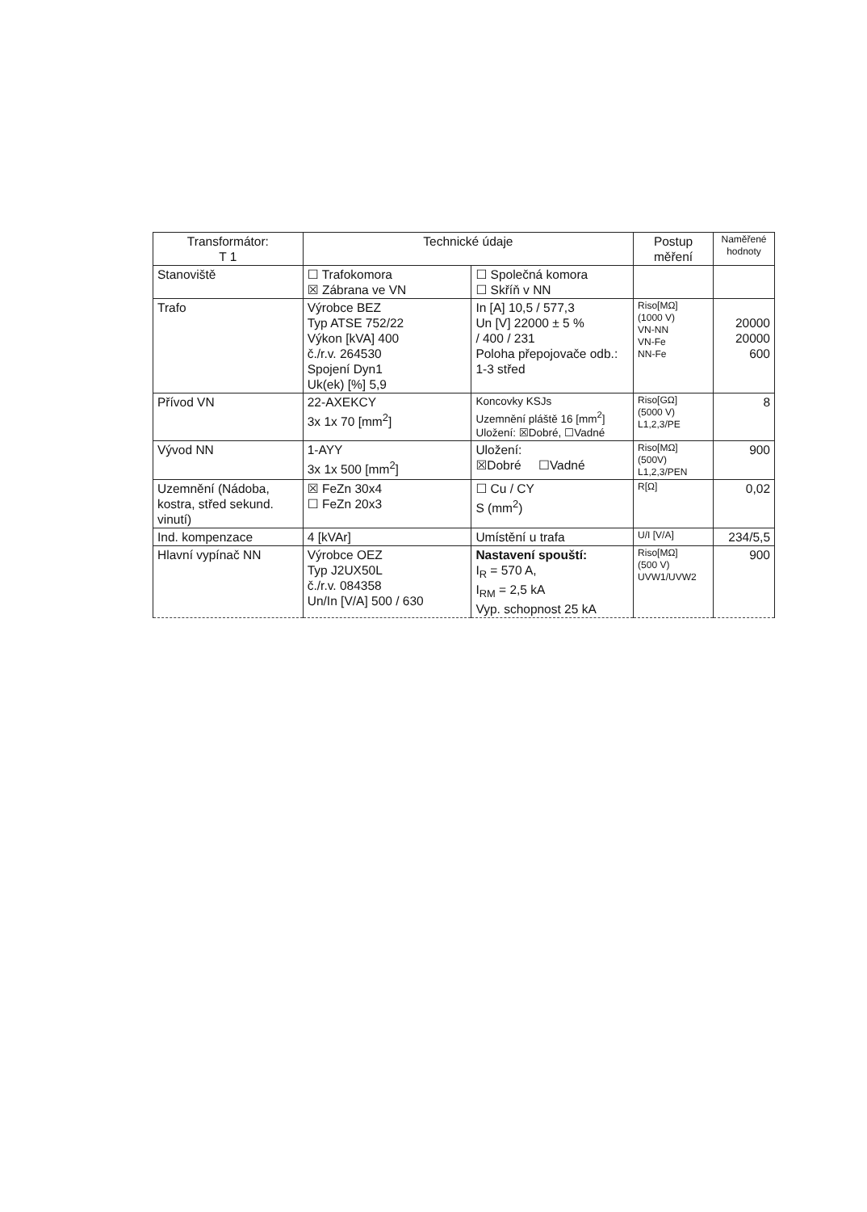| Transformátor: T 1 | Technické údaje | | Postup měření | Naměřené hodnoty |
| --- | --- | --- | --- | --- |
| Stanoviště | ☐ Trafokomora ☒ Zábrana ve VN | ☐ Společná komora ☐ Skříň v NN | | |
| Trafo | Výrobce BEZ Typ ATSE 752/22 Výkon [kVA] 400 č./r.v. 264530 Spojení Dyn1 Uk(ek) [%] 5,9 | In [A] 10,5 / 577,3 Un [V] 22000 ± 5 % / 400 / 231 Poloha přepojovače odb.: 1-3 střed | Riso[MΩ] (1000 V) VN-NN VN-Fe NN-Fe | 20000 20000 600 |
| Přívod VN | 22-AXEKCY 3x 1x 70 [mm<sup>2</sup>] | Koncovky KSJs Uzemnění pláště 16 [mm<sup>2</sup>] Uložení: ☒Dobré, ☐Vadné | Riso[GΩ] (5000 V) L1,2,3/PE | 8 |
| Vývod NN | 1-AYY 3x 1x 500 [mm<sup>2</sup>] | Uložení: ☒Dobré ☐Vadné | Riso[MΩ] (500V) L1,2,3/PEN | 900 |
| Uzemnění (Nádoba, kostra, střed sekund. vinutí) | ☒ FeZn 30x4 ☐ FeZn 20x3 | ☐ Cu / CY S (mm<sup>2</sup>) | R[Ω] | 0,02 |
| Ind. kompenzace | 4 [kVAr] | Umístění u trafa | U/I [V/A] | 234/5,5 |
| Hlavní vypínač NN | Výrobce OEZ Typ J2UX50L č./r.v. 084358 Un/In [V/A] 500 / 630 | Nastavení spouští: I<sub>R</sub> = 570 A, I<sub>RM</sub> = 2,5 kA Vyp. schopnost 25 kA | Riso[MΩ] (500 V) UVW1/UVW2 | 900 |